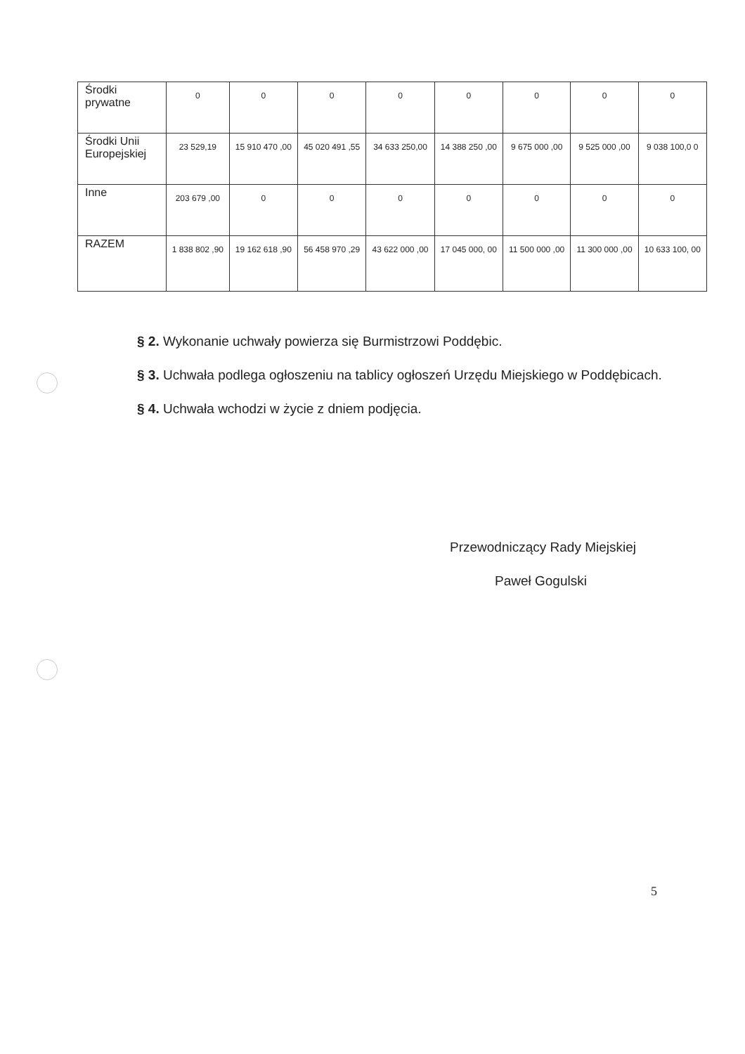| Środki prywatne | 0 | 0 | 0 | 0 | 0 | 0 | 0 | 0 |
| Środki Unii Europejskiej | 23 529,19 | 15 910 470 ,00 | 45 020 491 ,55 | 34 633 250,00 | 14 388 250 ,00 | 9 675 000 ,00 | 9 525 000 ,00 | 9 038 100,0 0 |
| Inne | 203 679 ,00 | 0 | 0 | 0 | 0 | 0 | 0 | 0 |
| RAZEM | 1 838 802 ,90 | 19 162 618 ,90 | 56 458 970 ,29 | 43 622 000 ,00 | 17 045 000, 00 | 11 500 000 ,00 | 11 300 000 ,00 | 10 633 100, 00 |
§ 2. Wykonanie uchwały powierza się Burmistrzowi Poddębic.
§ 3. Uchwała podlega ogłoszeniu na tablicy ogłoszeń Urzędu Miejskiego w Poddębicach.
§ 4. Uchwała wchodzi w życie z dniem podjęcia.
Przewodniczący Rady Miejskiej
Paweł Gogulski
5